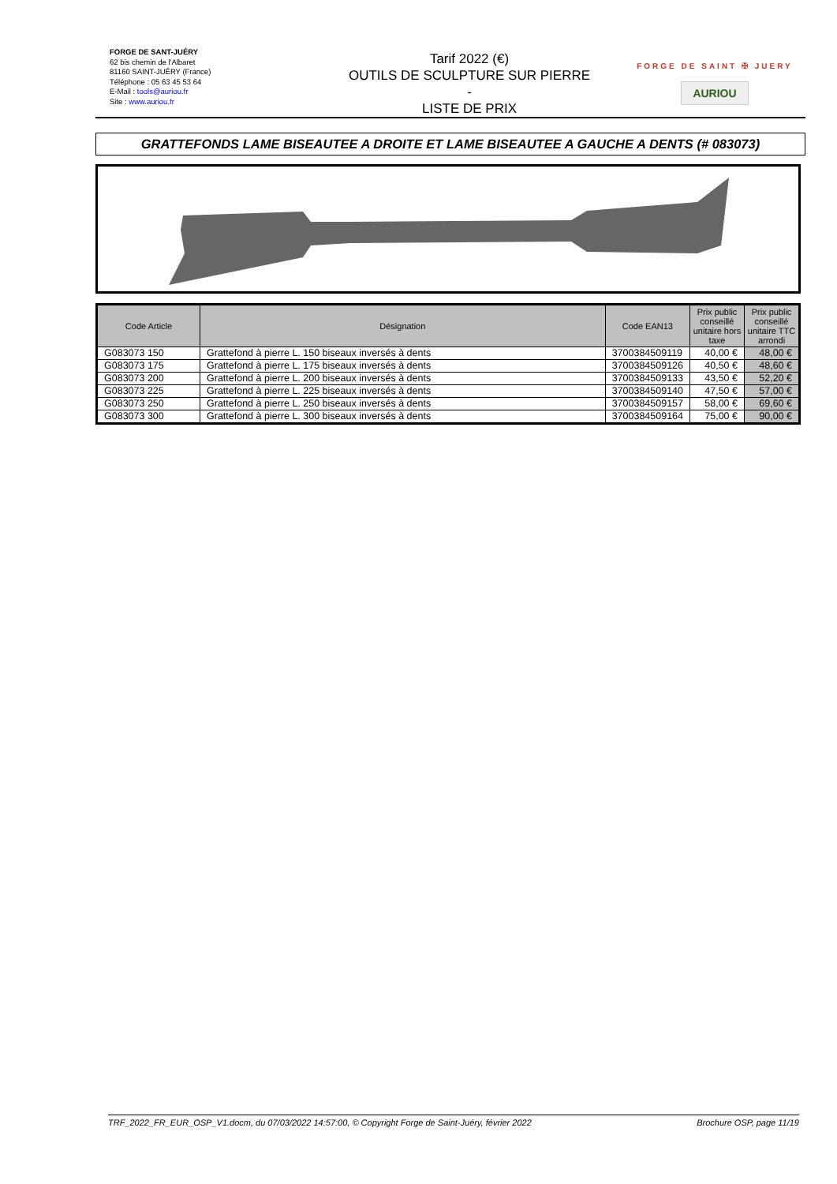FORGE DE SANT-JUÉRY
62 bis chemin de l'Albaret
81160 SAINT-JUÉRY (France)
Téléphone : 05 63 45 53 64
E-Mail : tools@auriou.fr
Site : www.auriou.fr
Tarif 2022 (€)
OUTILS DE SCULPTURE SUR PIERRE
-
LISTE DE PRIX
FORGE DE SAINT ✠ JUERY
AURIOU
GRATTEFONDS LAME BISEAUTEE A DROITE ET LAME BISEAUTEE A GAUCHE A DENTS (# 083073)
| Code Article | Désignation | Code EAN13 | Prix public conseillé unitaire hors taxe | Prix public conseillé unitaire TTC arrondi |
| --- | --- | --- | --- | --- |
| G083073 150 | Grattefond à pierre L. 150 biseaux inversés à dents | 3700384509119 | 40,00 € | 48,00 € |
| G083073 175 | Grattefond à pierre L. 175 biseaux inversés à dents | 3700384509126 | 40,50 € | 48,60 € |
| G083073 200 | Grattefond à pierre L. 200 biseaux inversés à dents | 3700384509133 | 43,50 € | 52,20 € |
| G083073 225 | Grattefond à pierre L. 225 biseaux inversés à dents | 3700384509140 | 47,50 € | 57,00 € |
| G083073 250 | Grattefond à pierre L. 250 biseaux inversés à dents | 3700384509157 | 58,00 € | 69,60 € |
| G083073 300 | Grattefond à pierre L. 300 biseaux inversés à dents | 3700384509164 | 75,00 € | 90,00 € |
TRF_2022_FR_EUR_OSP_V1.docm, du 07/03/2022 14:57:00, © Copyright Forge de Saint-Juéry, février 2022 Brochure OSP, page 11/19